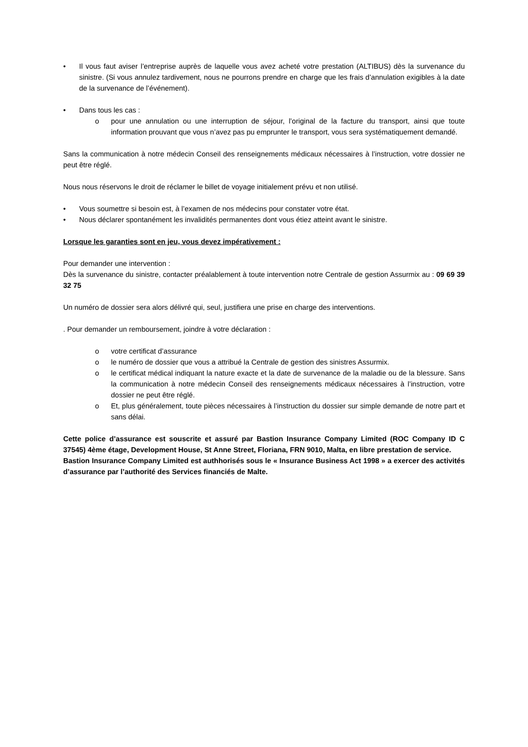• Il vous faut aviser l’entreprise auprès de laquelle vous avez acheté votre prestation (ALTIBUS) dès la survenance du sinistre. (Si vous annulez tardivement, nous ne pourrons prendre en charge que les frais d’annulation exigibles à la date de la survenance de l’événement).
• Dans tous les cas :
o pour une annulation ou une interruption de séjour, l’original de la facture du transport, ainsi que toute information prouvant que vous n’avez pas pu emprunter le transport, vous sera systématiquement demandé.
Sans la communication à notre médecin Conseil des renseignements médicaux nécessaires à l’instruction, votre dossier ne peut être réglé.
Nous nous réservons le droit de réclamer le billet de voyage initialement prévu et non utilisé.
• Vous soumettre si besoin est, à l’examen de nos médecins pour constater votre état.
• Nous déclarer spontanément les invalidités permanentes dont vous étiez atteint avant le sinistre.
Lorsque les garanties sont en jeu, vous devez impérativement :
Pour demander une intervention :
Dès la survenance du sinistre, contacter préalablement à toute intervention notre Centrale de gestion Assurmix au : 09 69 39 32 75
Un numéro de dossier sera alors délivré qui, seul, justifiera une prise en charge des interventions.
. Pour demander un remboursement, joindre à votre déclaration :
o votre certificat d’assurance
o le numéro de dossier que vous a attribué la Centrale de gestion des sinistres Assurmix.
o le certificat médical indiquant la nature exacte et la date de survenance de la maladie ou de la blessure. Sans la communication à notre médecin Conseil des renseignements médicaux nécessaires à l’instruction, votre dossier ne peut être réglé.
o Et, plus généralement, toute pièces nécessaires à l’instruction du dossier sur simple demande de notre part et sans délai.
Cette police d’assurance est souscrite et assuré par Bastion Insurance Company Limited (ROC Company ID C 37545) 4ème étage, Development House, St Anne Street, Floriana, FRN 9010, Malta, en libre prestation de service.
Bastion Insurance Company Limited est authhorisés sous le « Insurance Business Act 1998 » a exercer des activités d’assurance par l’authorité des Services financiés de Malte.